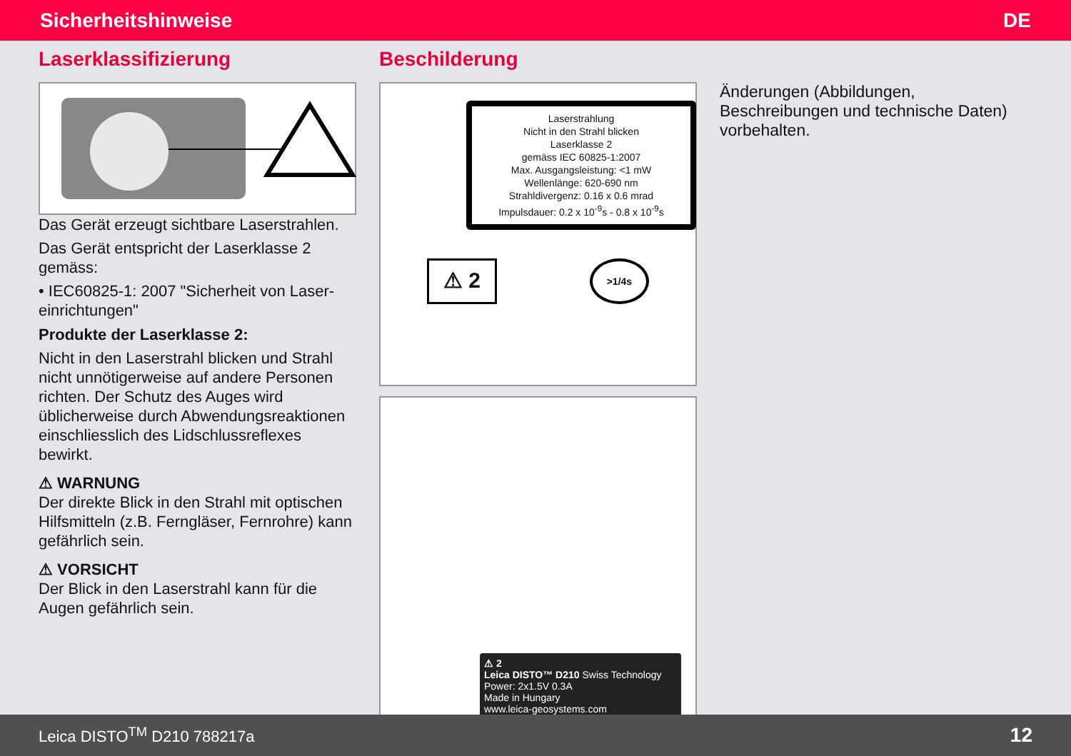Sicherheitshinweise DE
Laserklassifizierung
Das Gerät erzeugt sichtbare Laserstrahlen.
Das Gerät entspricht der Laserklasse 2 gemäss:
• IEC60825-1: 2007 "Sicherheit von Laser-einrichtungen"
Produkte der Laserklasse 2:
Nicht in den Laserstrahl blicken und Strahl nicht unnötigerweise auf andere Personen richten. Der Schutz des Auges wird üblicherweise durch Abwendungsreaktionen einschliesslich des Lidschlussreflexes bewirkt.
⚠ WARNUNG
Der direkte Blick in den Strahl mit optischen Hilfsmitteln (z.B. Ferngläser, Fernrohre) kann gefährlich sein.
⚠ VORSICHT
Der Blick in den Laserstrahl kann für die Augen gefährlich sein.
Beschilderung
Laserstrahlung
Nicht in den Strahl blicken
Laserklasse 2
gemäss IEC 60825-1:2007
Max. Ausgangsleistung: <1 mW
Wellenlänge: 620-690 nm
Strahldivergenz: 0.16 x 0.6 mrad
Impulsdauer: 0.2 x 10<sup>-9</sup>s - 0.8 x 10<sup>-9</sup>s
⚠ 2 >1/4s
⚠ 2
Leica DISTO™ D210 Swiss Technology
Power: 2x1.5V 0.3A
Made in Hungary
www.leica-geosystems.com
Änderungen (Abbildungen, Beschreibungen und technische Daten) vorbehalten.
Leica DISTO<sup>TM</sup> D210 788217a 12